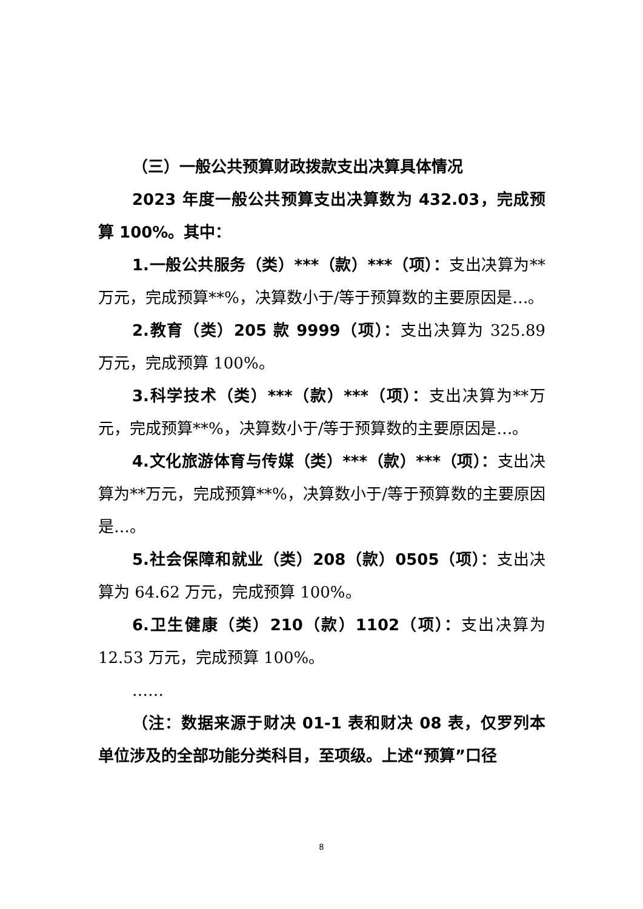（三）一般公共预算财政拨款支出决算具体情况
2023 年度一般公共预算支出决算数为 432.03，完成预算 100%。其中：
1.一般公共服务（类）***（款）***（项）：支出决算为**万元，完成预算**%，决算数小于/等于预算数的主要原因是…。
2.教育（类）205 款 9999（项）：支出决算为 325.89 万元，完成预算 100%。
3.科学技术（类）***（款）***（项）：支出决算为**万元，完成预算**%，决算数小于/等于预算数的主要原因是…。
4.文化旅游体育与传媒（类）***（款）***（项）：支出决算为**万元，完成预算**%，决算数小于/等于预算数的主要原因是…。
5.社会保障和就业（类）208（款）0505（项）：支出决算为 64.62 万元，完成预算 100%。
6.卫生健康（类）210（款）1102（项）：支出决算为 12.53 万元，完成预算 100%。
……
（注：数据来源于财决 01-1 表和财决 08 表，仅罗列本单位涉及的全部功能分类科目，至项级。上述“预算”口径
8